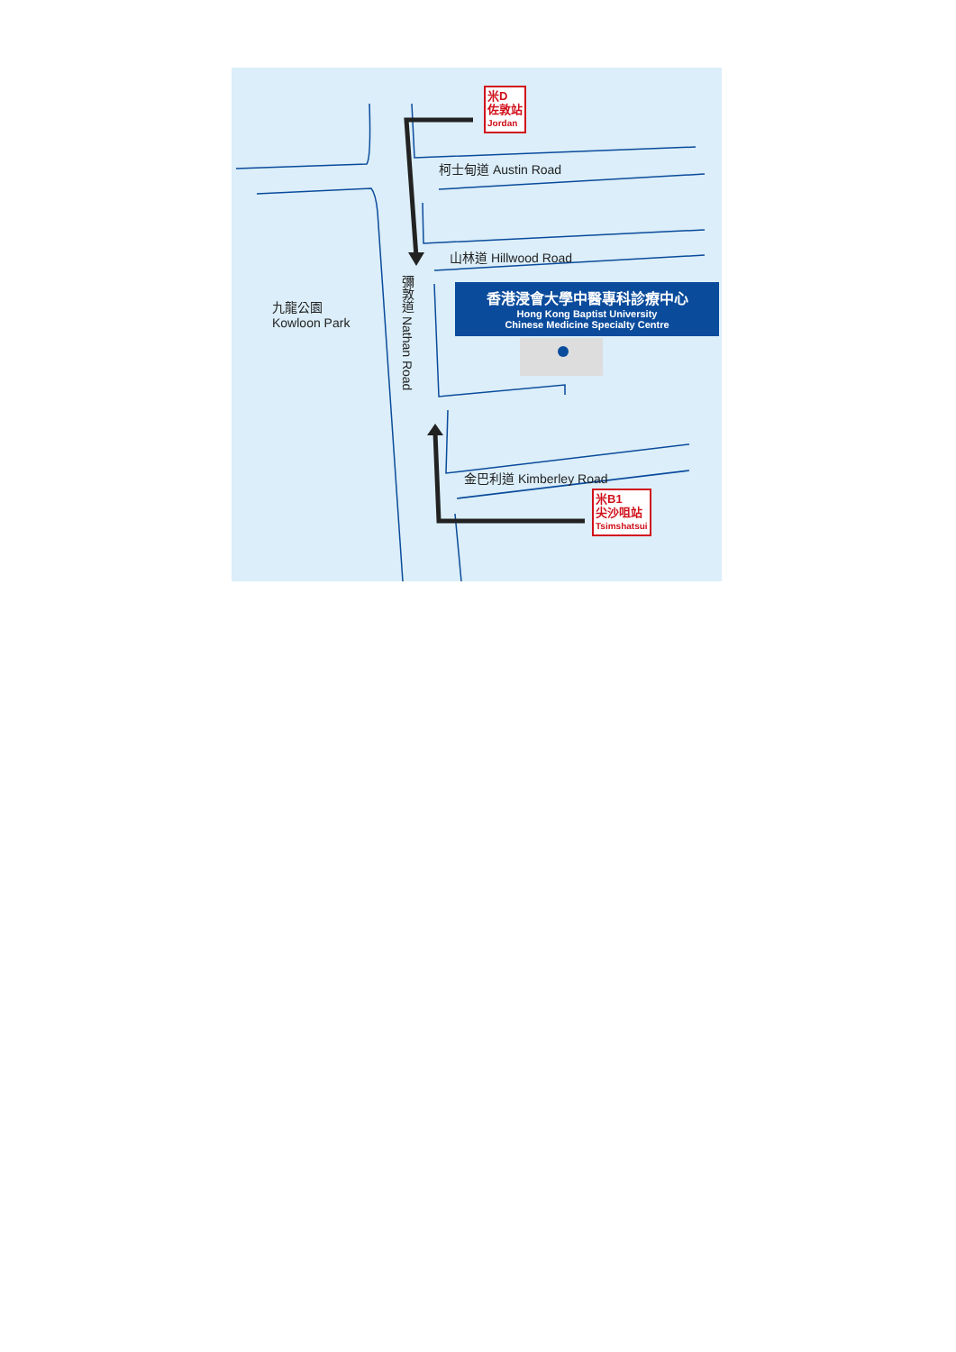米D
佐敦站
Jordan
柯士甸道 Austin Road
山林道 Hillwood Road
九龍公園
Kowloon Park
彌敦道 Nathan Road
香港浸會大學中醫專科診療中心
Hong Kong Baptist University
Chinese Medicine Specialty Centre
金巴利道 Kimberley Road
米B1
尖沙咀站
Tsimshatsui